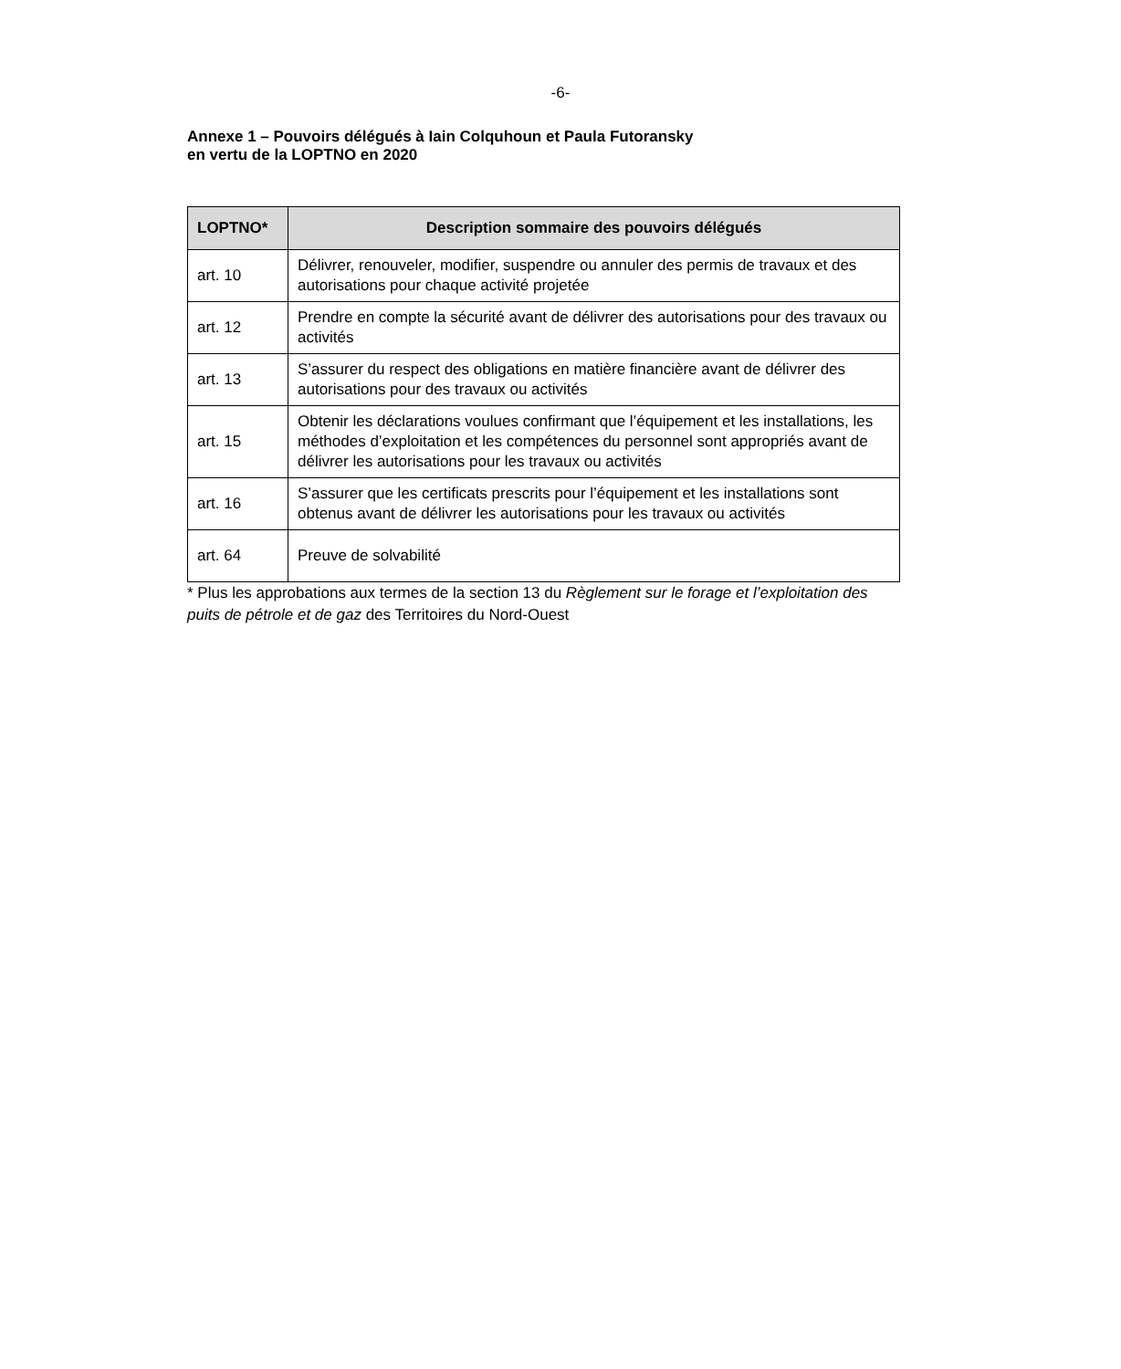-6-
Annexe 1 – Pouvoirs délégués à Iain Colquhoun et Paula Futoransky
en vertu de la LOPTNO en 2020
| LOPTNO* | Description sommaire des pouvoirs délégués |
| --- | --- |
| art. 10 | Délivrer, renouveler, modifier, suspendre ou annuler des permis de travaux et des autorisations pour chaque activité projetée |
| art. 12 | Prendre en compte la sécurité avant de délivrer des autorisations pour des travaux ou activités |
| art. 13 | S’assurer du respect des obligations en matière financière avant de délivrer des autorisations pour des travaux ou activités |
| art. 15 | Obtenir les déclarations voulues confirmant que l’équipement et les installations, les méthodes d’exploitation et les compétences du personnel sont appropriés avant de délivrer les autorisations pour les travaux ou activités |
| art. 16 | S’assurer que les certificats prescrits pour l’équipement et les installations sont obtenus avant de délivrer les autorisations pour les travaux ou activités |
| art. 64 | Preuve de solvabilité |
* Plus les approbations aux termes de la section 13 du Règlement sur le forage et l’exploitation des puits de pétrole et de gaz des Territoires du Nord-Ouest